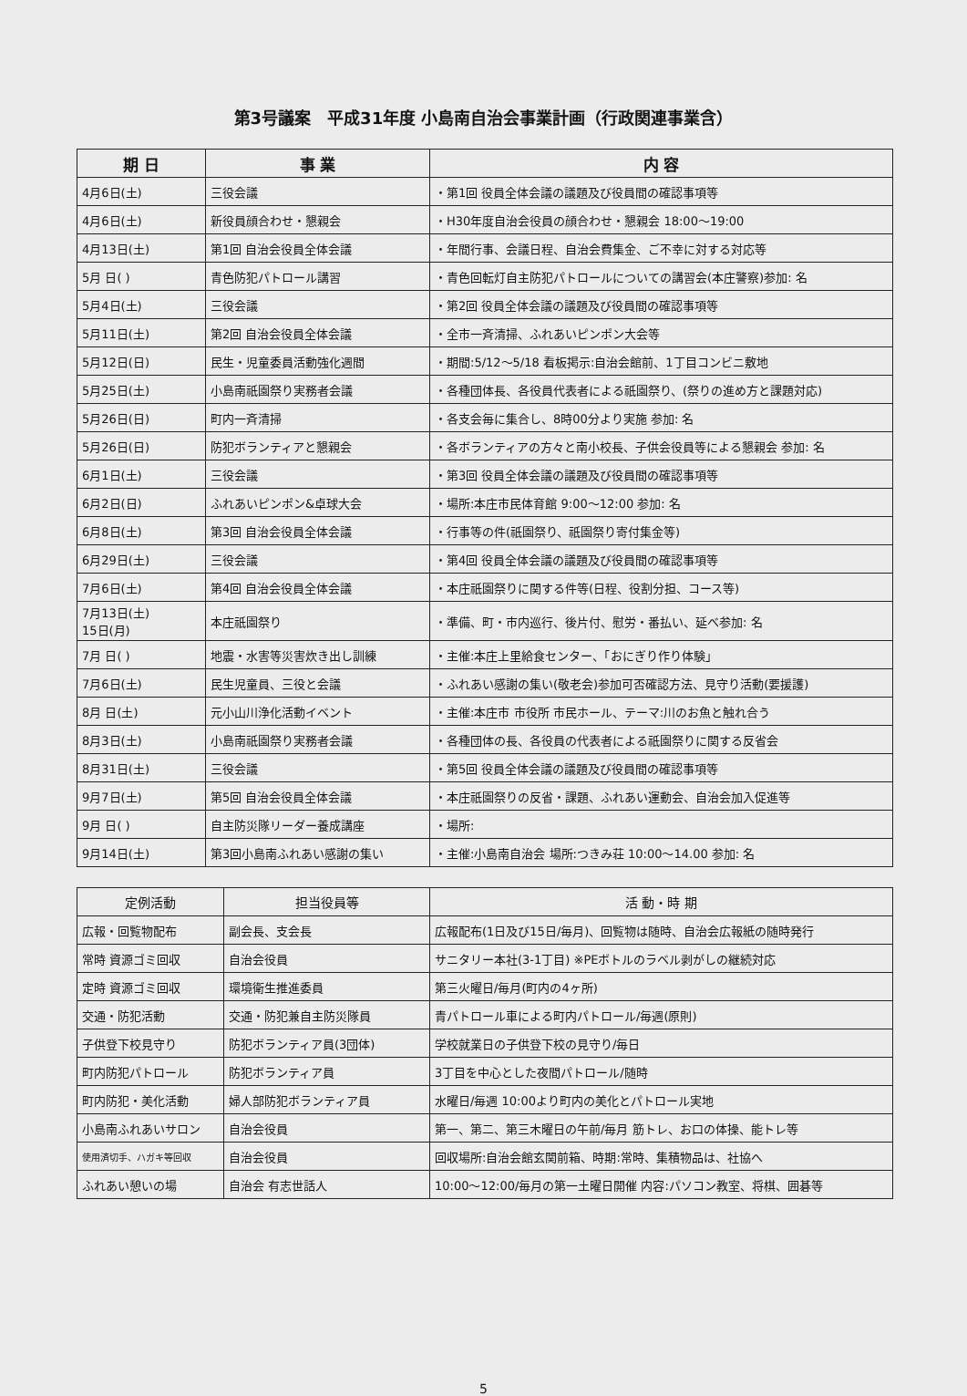第3号議案　平成31年度 小島南自治会事業計画（行政関連事業含）
| 期 日 | 事 業 | 内 容 |
| --- | --- | --- |
| 4月6日(土) | 三役会議 | ・第1回 役員全体会議の議題及び役員間の確認事項等 |
| 4月6日(土) | 新役員顔合わせ・懇親会 | ・H30年度自治会役員の顔合わせ・懇親会 18:00～19:00 |
| 4月13日(土) | 第1回 自治会役員全体会議 | ・年間行事、会議日程、自治会費集金、ご不幸に対する対応等 |
| 5月 日( ) | 青色防犯パトロール講習 | ・青色回転灯自主防犯パトロールについての講習会(本庄警察)参加: 名 |
| 5月4日(土) | 三役会議 | ・第2回 役員全体会議の議題及び役員間の確認事項等 |
| 5月11日(土) | 第2回 自治会役員全体会議 | ・全市一斉清掃、ふれあいピンポン大会等 |
| 5月12日(日) | 民生・児童委員活動強化週間 | ・期間:5/12～5/18 看板掲示:自治会館前、1丁目コンビニ敷地 |
| 5月25日(土) | 小島南祇園祭り実務者会議 | ・各種団体長、各役員代表者による祇園祭り、(祭りの進め方と課題対応) |
| 5月26日(日) | 町内一斉清掃 | ・各支会毎に集合し、8時00分より実施 参加: 名 |
| 5月26日(日) | 防犯ボランティアと懇親会 | ・各ボランティアの方々と南小校長、子供会役員等による懇親会 参加: 名 |
| 6月1日(土) | 三役会議 | ・第3回 役員全体会議の議題及び役員間の確認事項等 |
| 6月2日(日) | ふれあいピンポン&卓球大会 | ・場所:本庄市民体育館 9:00～12:00 参加: 名 |
| 6月8日(土) | 第3回 自治会役員全体会議 | ・行事等の件(祇園祭り、祇園祭り寄付集金等) |
| 6月29日(土) | 三役会議 | ・第4回 役員全体会議の議題及び役員間の確認事項等 |
| 7月6日(土) | 第4回 自治会役員全体会議 | ・本庄祇園祭りに関する件等(日程、役割分担、コース等) |
| 7月13日(土) 15日(月) | 本庄祇園祭り | ・準備、町・市内巡行、後片付、慰労・番払い、延べ参加: 名 |
| 7月 日( ) | 地震・水害等災害炊き出し訓練 | ・主催:本庄上里給食センター、「おにぎり作り体験」 |
| 7月6日(土) | 民生児童員、三役と会議 | ・ふれあい感謝の集い(敬老会)参加可否確認方法、見守り活動(要援護) |
| 8月 日(土) | 元小山川浄化活動イベント | ・主催:本庄市 市役所 市民ホール、テーマ:川のお魚と触れ合う |
| 8月3日(土) | 小島南祇園祭り実務者会議 | ・各種団体の長、各役員の代表者による祇園祭りに関する反省会 |
| 8月31日(土) | 三役会議 | ・第5回 役員全体会議の議題及び役員間の確認事項等 |
| 9月7日(土) | 第5回 自治会役員全体会議 | ・本庄祇園祭りの反省・課題、ふれあい運動会、自治会加入促進等 |
| 9月 日( ) | 自主防災隊リーダー養成講座 | ・場所: |
| 9月14日(土) | 第3回小島南ふれあい感謝の集い | ・主催:小島南自治会 場所:つきみ荘 10:00～14.00 参加: 名 |
| 定例活動 | 担当役員等 | 活 動・時 期 |
| --- | --- | --- |
| 広報・回覧物配布 | 副会長、支会長 | 広報配布(1日及び15日/毎月)、回覧物は随時、自治会広報紙の随時発行 |
| 常時 資源ゴミ回収 | 自治会役員 | サニタリー本社(3-1丁目) ※PEボトルのラベル剥がしの継続対応 |
| 定時 資源ゴミ回収 | 環境衛生推進委員 | 第三火曜日/毎月(町内の4ヶ所) |
| 交通・防犯活動 | 交通・防犯兼自主防災隊員 | 青パトロール車による町内パトロール/毎週(原則) |
| 子供登下校見守り | 防犯ボランティア員(3団体) | 学校就業日の子供登下校の見守り/毎日 |
| 町内防犯パトロール | 防犯ボランティア員 | 3丁目を中心とした夜間パトロール/随時 |
| 町内防犯・美化活動 | 婦人部防犯ボランティア員 | 水曜日/毎週 10:00より町内の美化とパトロール実地 |
| 小島南ふれあいサロン | 自治会役員 | 第一、第二、第三木曜日の午前/毎月 筋トレ、お口の体操、能トレ等 |
| 使用済切手、ハガキ等回収 | 自治会役員 | 回収場所:自治会館玄関前箱、時期:常時、集積物品は、社協へ |
| ふれあい憩いの場 | 自治会 有志世話人 | 10:00～12:00/毎月の第一土曜日開催 内容:パソコン教室、将棋、囲碁等 |
5